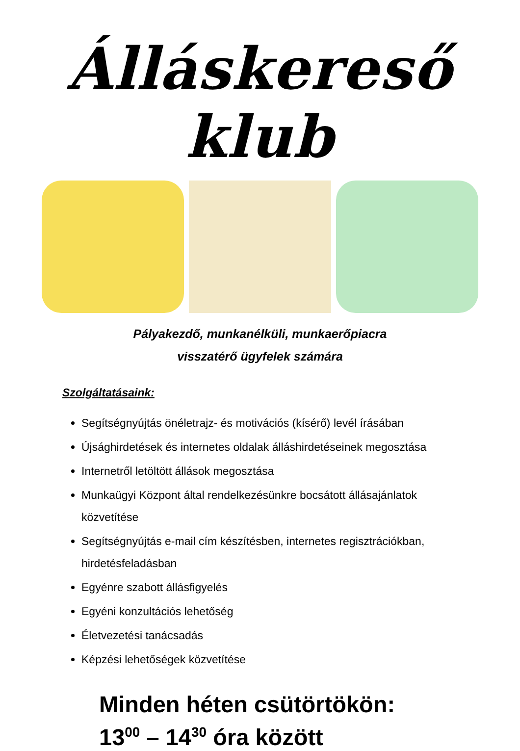Álláskereső klub
Pályakezdő, munkanélküli, munkaerőpiacra
visszatérő ügyfelek számára
Szolgáltatásaink:
Segítségnyújtás önéletrajz- és motivációs (kísérő) levél írásában
Újsághirdetések és internetes oldalak álláshirdetéseinek megosztása
Internetről letöltött állások megosztása
Munkaügyi Központ által rendelkezésünkre bocsátott állásajánlatok közvetítése
Segítségnyújtás e-mail cím készítésben, internetes regisztrációkban, hirdetésfeladásban
Egyénre szabott állásfigyelés
Egyéni konzultációs lehetőség
Életvezetési tanácsadás
Képzési lehetőségek közvetítése
Minden héten csütörtökön:
13<sup>00</sup> – 14<sup>30</sup> óra között